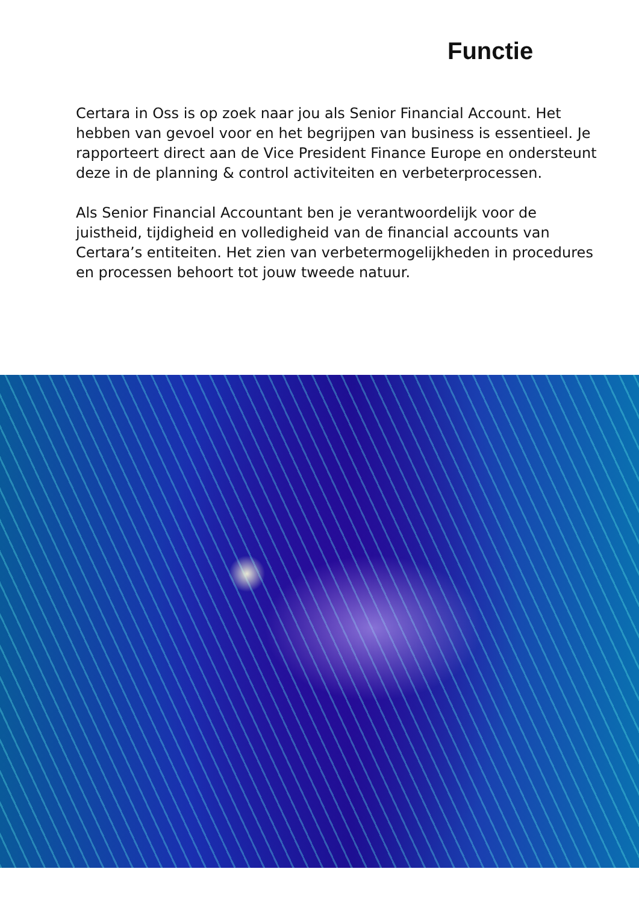Functie
Certara in Oss is op zoek naar jou als Senior Financial Account. Het hebben van gevoel voor en het begrijpen van business is essentieel. Je rapporteert direct aan de Vice President Finance Europe en ondersteunt deze in de planning & control activiteiten en verbeterprocessen.
Als Senior Financial Accountant ben je verantwoordelijk voor de juistheid, tijdigheid en volledigheid van de financial accounts van Certara’s entiteiten. Het zien van verbetermogelijkheden in procedures en processen behoort tot jouw tweede natuur.